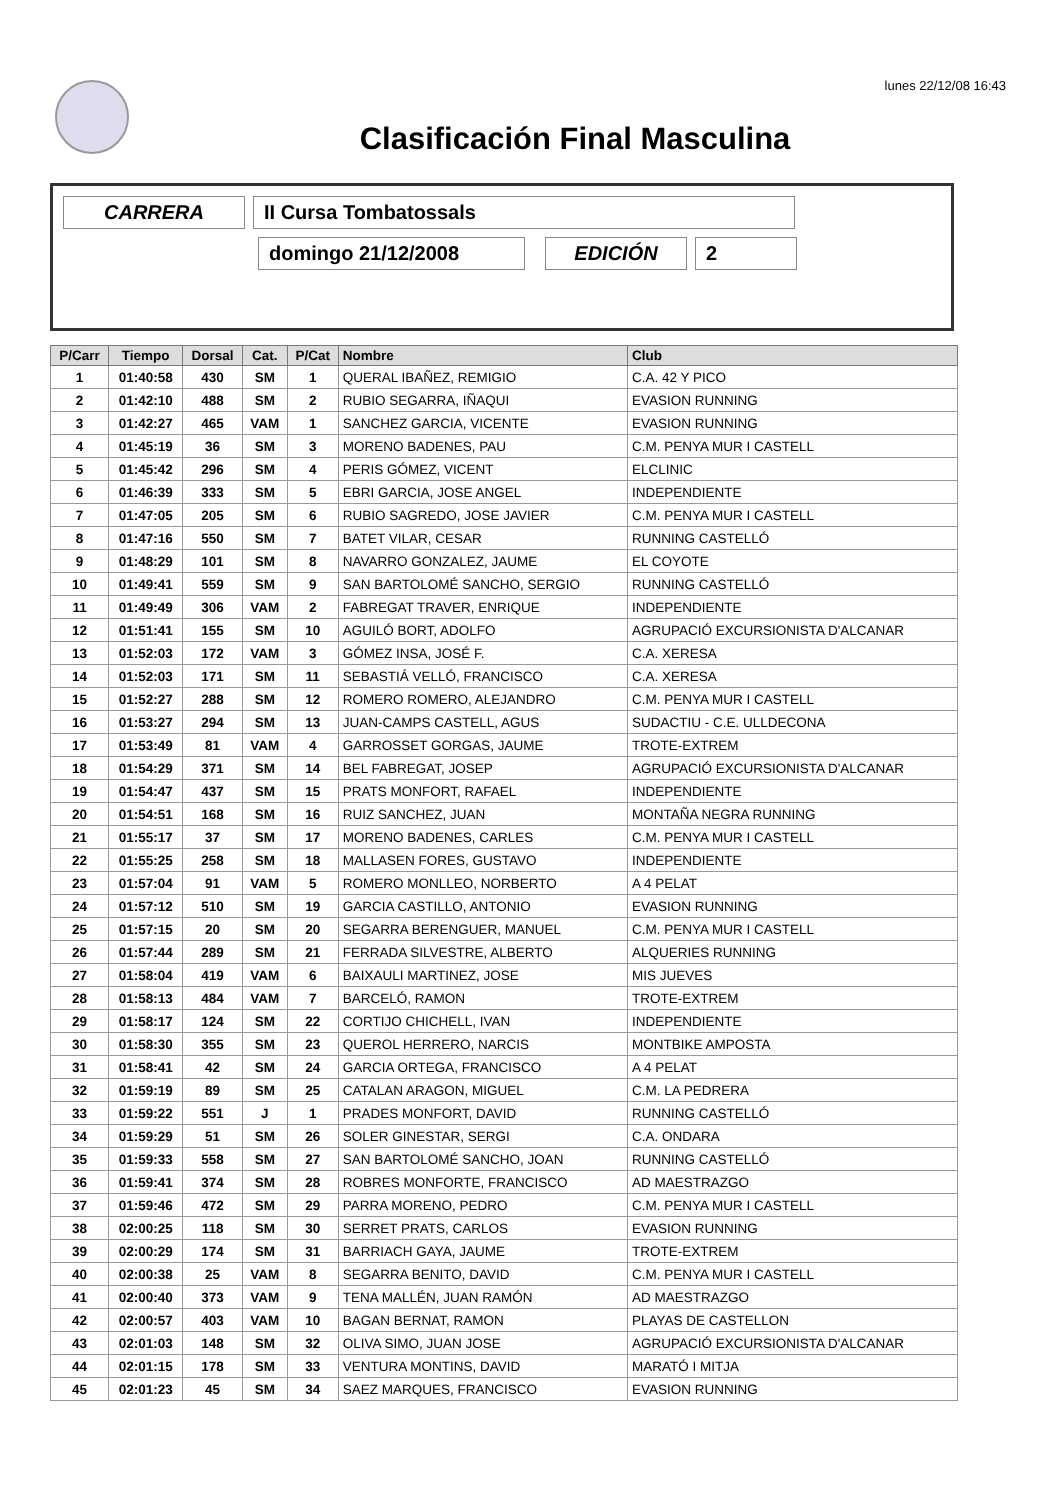lunes 22/12/08 16:43
Clasificación Final Masculina
CARRERA
II Cursa Tombatossals
domingo 21/12/2008
EDICIÓN
2
| P/Carr | Tiempo | Dorsal | Cat. | P/Cat | Nombre | Club |
| --- | --- | --- | --- | --- | --- | --- |
| 1 | 01:40:58 | 430 | SM | 1 | QUERAL IBAÑEZ, REMIGIO | C.A. 42 Y PICO |
| 2 | 01:42:10 | 488 | SM | 2 | RUBIO SEGARRA, IÑAQUI | EVASION RUNNING |
| 3 | 01:42:27 | 465 | VAM | 1 | SANCHEZ GARCIA, VICENTE | EVASION RUNNING |
| 4 | 01:45:19 | 36 | SM | 3 | MORENO BADENES, PAU | C.M. PENYA MUR I CASTELL |
| 5 | 01:45:42 | 296 | SM | 4 | PERIS GÓMEZ, VICENT | ELCLINIC |
| 6 | 01:46:39 | 333 | SM | 5 | EBRI GARCIA, JOSE ANGEL | INDEPENDIENTE |
| 7 | 01:47:05 | 205 | SM | 6 | RUBIO SAGREDO, JOSE JAVIER | C.M. PENYA MUR I CASTELL |
| 8 | 01:47:16 | 550 | SM | 7 | BATET VILAR, CESAR | RUNNING CASTELLÓ |
| 9 | 01:48:29 | 101 | SM | 8 | NAVARRO GONZALEZ, JAUME | EL COYOTE |
| 10 | 01:49:41 | 559 | SM | 9 | SAN BARTOLOMÉ SANCHO, SERGIO | RUNNING CASTELLÓ |
| 11 | 01:49:49 | 306 | VAM | 2 | FABREGAT TRAVER, ENRIQUE | INDEPENDIENTE |
| 12 | 01:51:41 | 155 | SM | 10 | AGUILÓ BORT, ADOLFO | AGRUPACIÓ EXCURSIONISTA D'ALCANAR |
| 13 | 01:52:03 | 172 | VAM | 3 | GÓMEZ INSA, JOSÉ F. | C.A. XERESA |
| 14 | 01:52:03 | 171 | SM | 11 | SEBASTIÁ VELLÓ, FRANCISCO | C.A. XERESA |
| 15 | 01:52:27 | 288 | SM | 12 | ROMERO ROMERO, ALEJANDRO | C.M. PENYA MUR I CASTELL |
| 16 | 01:53:27 | 294 | SM | 13 | JUAN-CAMPS CASTELL, AGUS | SUDACTIU - C.E. ULLDECONA |
| 17 | 01:53:49 | 81 | VAM | 4 | GARROSSET GORGAS, JAUME | TROTE-EXTREM |
| 18 | 01:54:29 | 371 | SM | 14 | BEL FABREGAT, JOSEP | AGRUPACIÓ EXCURSIONISTA D'ALCANAR |
| 19 | 01:54:47 | 437 | SM | 15 | PRATS MONFORT, RAFAEL | INDEPENDIENTE |
| 20 | 01:54:51 | 168 | SM | 16 | RUIZ SANCHEZ, JUAN | MONTAÑA NEGRA RUNNING |
| 21 | 01:55:17 | 37 | SM | 17 | MORENO BADENES, CARLES | C.M. PENYA MUR I CASTELL |
| 22 | 01:55:25 | 258 | SM | 18 | MALLASEN FORES, GUSTAVO | INDEPENDIENTE |
| 23 | 01:57:04 | 91 | VAM | 5 | ROMERO MONLLEO, NORBERTO | A 4 PELAT |
| 24 | 01:57:12 | 510 | SM | 19 | GARCIA CASTILLO, ANTONIO | EVASION RUNNING |
| 25 | 01:57:15 | 20 | SM | 20 | SEGARRA BERENGUER, MANUEL | C.M. PENYA MUR I CASTELL |
| 26 | 01:57:44 | 289 | SM | 21 | FERRADA SILVESTRE, ALBERTO | ALQUERIES RUNNING |
| 27 | 01:58:04 | 419 | VAM | 6 | BAIXAULI MARTINEZ, JOSE | MIS JUEVES |
| 28 | 01:58:13 | 484 | VAM | 7 | BARCELÓ, RAMON | TROTE-EXTREM |
| 29 | 01:58:17 | 124 | SM | 22 | CORTIJO CHICHELL, IVAN | INDEPENDIENTE |
| 30 | 01:58:30 | 355 | SM | 23 | QUEROL HERRERO, NARCIS | MONTBIKE AMPOSTA |
| 31 | 01:58:41 | 42 | SM | 24 | GARCIA ORTEGA, FRANCISCO | A 4 PELAT |
| 32 | 01:59:19 | 89 | SM | 25 | CATALAN ARAGON, MIGUEL | C.M. LA PEDRERA |
| 33 | 01:59:22 | 551 | J | 1 | PRADES MONFORT, DAVID | RUNNING CASTELLÓ |
| 34 | 01:59:29 | 51 | SM | 26 | SOLER GINESTAR, SERGI | C.A. ONDARA |
| 35 | 01:59:33 | 558 | SM | 27 | SAN BARTOLOMÉ SANCHO, JOAN | RUNNING CASTELLÓ |
| 36 | 01:59:41 | 374 | SM | 28 | ROBRES MONFORTE, FRANCISCO | AD MAESTRAZGO |
| 37 | 01:59:46 | 472 | SM | 29 | PARRA MORENO, PEDRO | C.M. PENYA MUR I CASTELL |
| 38 | 02:00:25 | 118 | SM | 30 | SERRET PRATS, CARLOS | EVASION RUNNING |
| 39 | 02:00:29 | 174 | SM | 31 | BARRIACH GAYA, JAUME | TROTE-EXTREM |
| 40 | 02:00:38 | 25 | VAM | 8 | SEGARRA BENITO, DAVID | C.M. PENYA MUR I CASTELL |
| 41 | 02:00:40 | 373 | VAM | 9 | TENA MALLÉN, JUAN RAMÓN | AD MAESTRAZGO |
| 42 | 02:00:57 | 403 | VAM | 10 | BAGAN BERNAT, RAMON | PLAYAS DE CASTELLON |
| 43 | 02:01:03 | 148 | SM | 32 | OLIVA SIMO, JUAN JOSE | AGRUPACIÓ EXCURSIONISTA D'ALCANAR |
| 44 | 02:01:15 | 178 | SM | 33 | VENTURA MONTINS, DAVID | MARATÓ I MITJA |
| 45 | 02:01:23 | 45 | SM | 34 | SAEZ MARQUES, FRANCISCO | EVASION RUNNING |